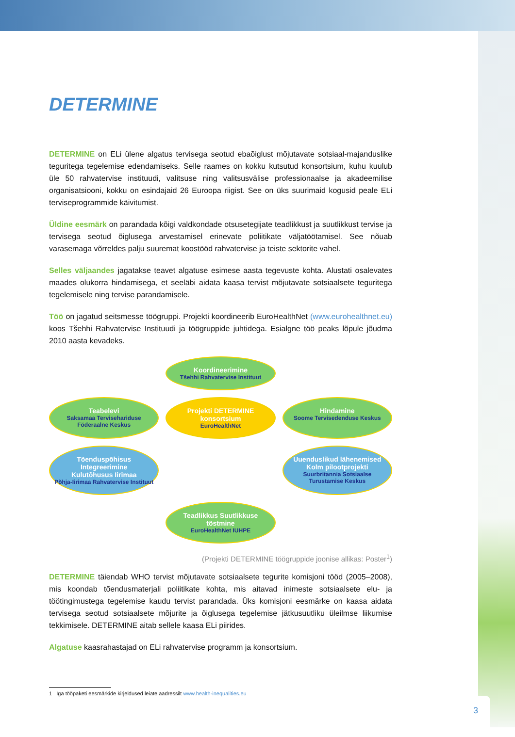DETERMINE
DETERMINE on ELi ülene algatus tervisega seotud ebaõiglust mõjutavate sotsiaal-majanduslike teguritega tegelemise edendamiseks. Selle raames on kokku kutsutud konsortsium, kuhu kuulub üle 50 rahvatervise instituudi, valitsuse ning valitsusvälise professionaalse ja akadeemilise organisatsiooni, kokku on esindajaid 26 Euroopa riigist. See on üks suurimaid kogusid peale ELi terviseprogrammide käivitumist.
Üldine eesmärk on parandada kõigi valdkondade otsusetegijate teadlikkust ja suutlikkust tervise ja tervisega seotud õiglusega arvestamisel erinevate poliitikate väljatöötamisel. See nõuab varasemaga võrreldes palju suuremat koostööd rahvatervise ja teiste sektorite vahel.
Selles väljaandes jagatakse teavet algatuse esimese aasta tegevuste kohta. Alustati osalevates maades olukorra hindamisega, et seeläbi aidata kaasa tervist mõjutavate sotsiaalsete teguritega tegelemisele ning tervise parandamisele.
Töö on jagatud seitsmesse töögruppi. Projekti koordineerib EuroHealthNet (www.eurohealthnet.eu) koos Tšehhi Rahvatervise Instituudi ja töögruppide juhtidega. Esialgne töö peaks lõpule jõudma 2010 aasta kevadeks.
Koordineerimine
Tšehhi Rahvatervise Instituut
Teabelevi
Saksamaa Tervisehariduse Föderaalne Keskus
Projekti DETERMINE konsortsium
EuroHealthNet
Hindamine
Soome Tervisedenduse Keskus
Tõenduspõhisus Integreerimine
Kulutõhusus Iirimaa
Põhja-Iirimaa Rahvatervise Instituut
Uuenduslikud lähenemised
Kolm pilootprojekti
Suurbritannia Sotsiaalse Turustamise Keskus
Teadlikkus Suutlikkuse tõstmine
EuroHealthNet IUHPE
(Projekti DETERMINE töögruppide joonise allikas: Poster<sup>1</sup>)
DETERMINE täiendab WHO tervist mõjutavate sotsiaalsete tegurite komisjoni tööd (2005–2008), mis koondab tõendusmaterjali poliitikate kohta, mis aitavad inimeste sotsiaalsete elu- ja töötingimustega tegelemise kaudu tervist parandada. Üks komisjoni eesmärke on kaasa aidata tervisega seotud sotsiaalsete mõjurite ja õiglusega tegelemise jätkusuutliku üleilmse liikumise tekkimisele. DETERMINE aitab sellele kaasa ELi piirides.
Algatuse kaasrahastajad on ELi rahvatervise programm ja konsortsium.
1 Iga tööpaketi eesmärkide kirjeldused leiate aadressilt www.health-inequalities.eu
3